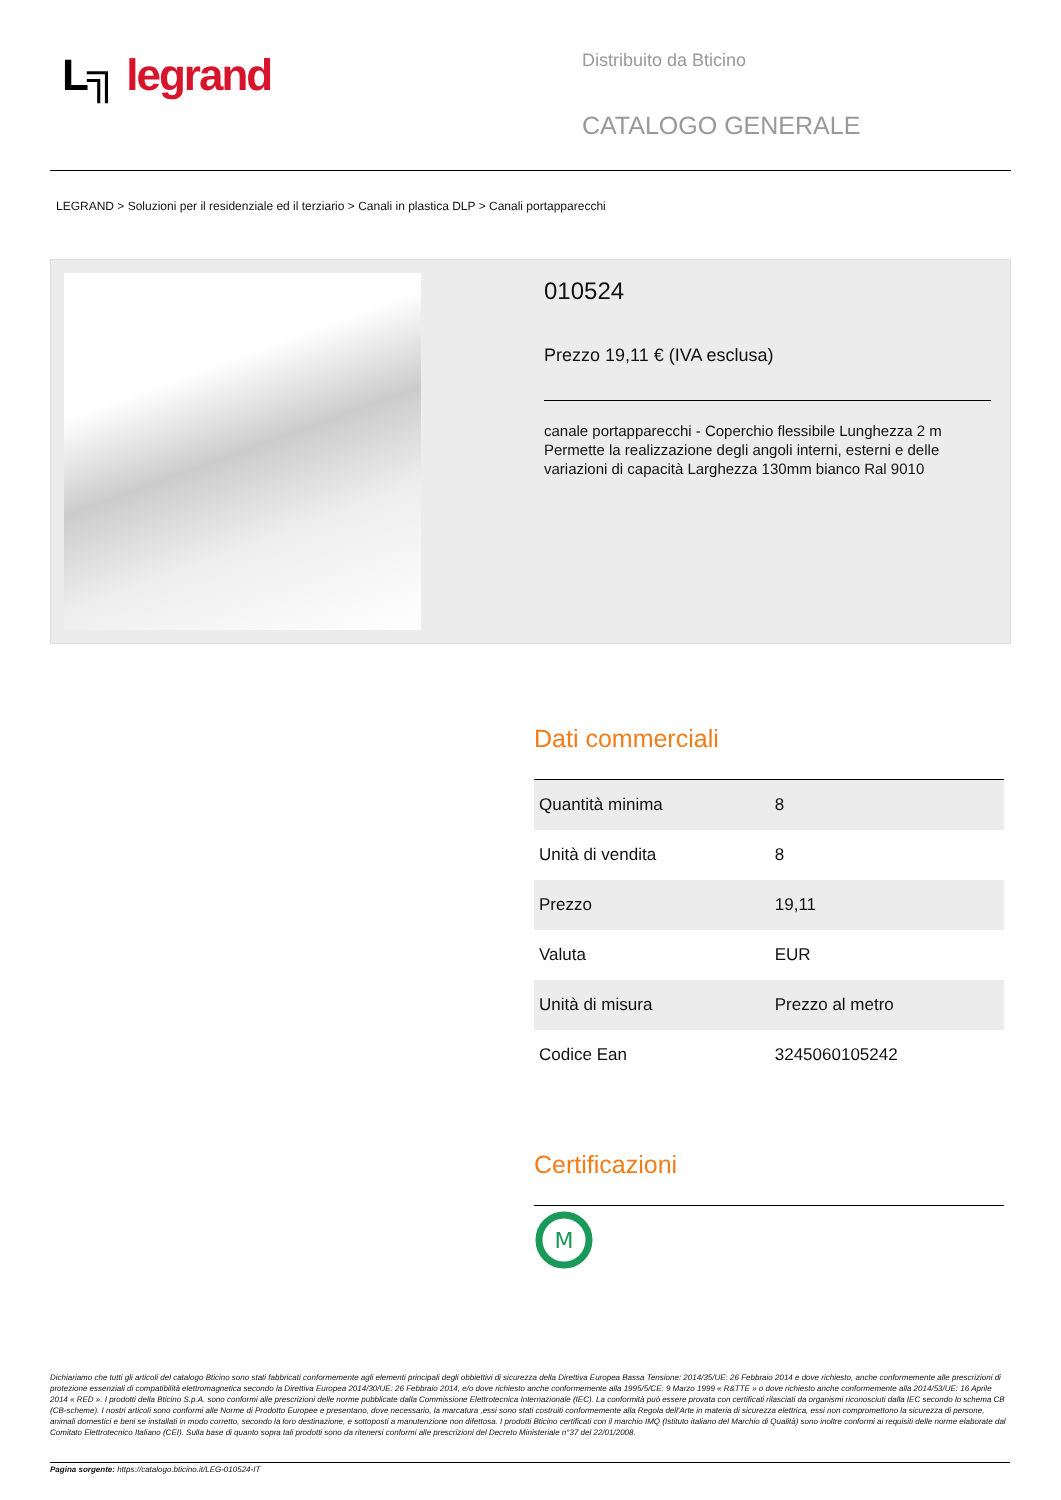L╗ legrand
Distribuito da Bticino
CATALOGO GENERALE
LEGRAND > Soluzioni per il residenziale ed il terziario > Canali in plastica DLP > Canali portapparecchi
010524
Prezzo 19,11 € (IVA esclusa)
canale portapparecchi - Coperchio flessibile Lunghezza 2 m Permette la realizzazione degli angoli interni, esterni e delle variazioni di capacità Larghezza 130mm bianco Ral 9010
Dati commerciali
| Quantità minima | 8 |
| Unità di vendita | 8 |
| Prezzo | 19,11 |
| Valuta | EUR |
| Unità di misura | Prezzo al metro |
| Codice Ean | 3245060105242 |
Certificazioni
M
Dichiariamo che tutti gli articoli del catalogo Bticino sono stati fabbricati conformemente agli elementi principali degli obbiettivi di sicurezza della Direttiva Europea Bassa Tensione: 2014/35/UE: 26 Febbraio 2014 e dove richiesto, anche conformemente alle prescrizioni di protezione essenziali di compatibilità elettromagnetica secondo la Direttiva Europea 2014/30/UE: 26 Febbraio 2014, e/o dove richiesto anche conformemente alla 1995/5/CE: 9 Marzo 1999 « R&TTE » o dove richiesto anche conformemente alla 2014/53/UE: 16 Aprile 2014 « RED ». I prodotti della Bticino S.p.A. sono conformi alle prescrizioni delle norme pubblicate dalla Commissione Elettrotecnica Internazionale (IEC). La conformità può essere provata con certificati rilasciati da organismi riconosciuti dalla IEC secondo lo schema CB (CB-scheme). I nostri articoli sono conformi alle Norme di Prodotto Europee e presentano, dove necessario, la marcatura ,essi sono stati costruiti conformemente alla Regola dell'Arte in materia di sicurezza elettrica, essi non compromettono la sicurezza di persone, animali domestici e beni se installati in modo corretto, secondo la loro destinazione, e sottoposti a manutenzione non difettosa. I prodotti Bticino certificati con il marchio IMQ (Istituto italiano del Marchio di Qualità) sono inoltre conformi ai requisiti delle norme elaborate dal Comitato Elettrotecnico Italiano (CEI). Sulla base di quanto sopra tali prodotti sono da ritenersi conformi alle prescrizioni del Decreto Ministeriale n°37 del 22/01/2008.
Pagina sorgente: https://catalogo.bticino.it/LEG-010524-IT